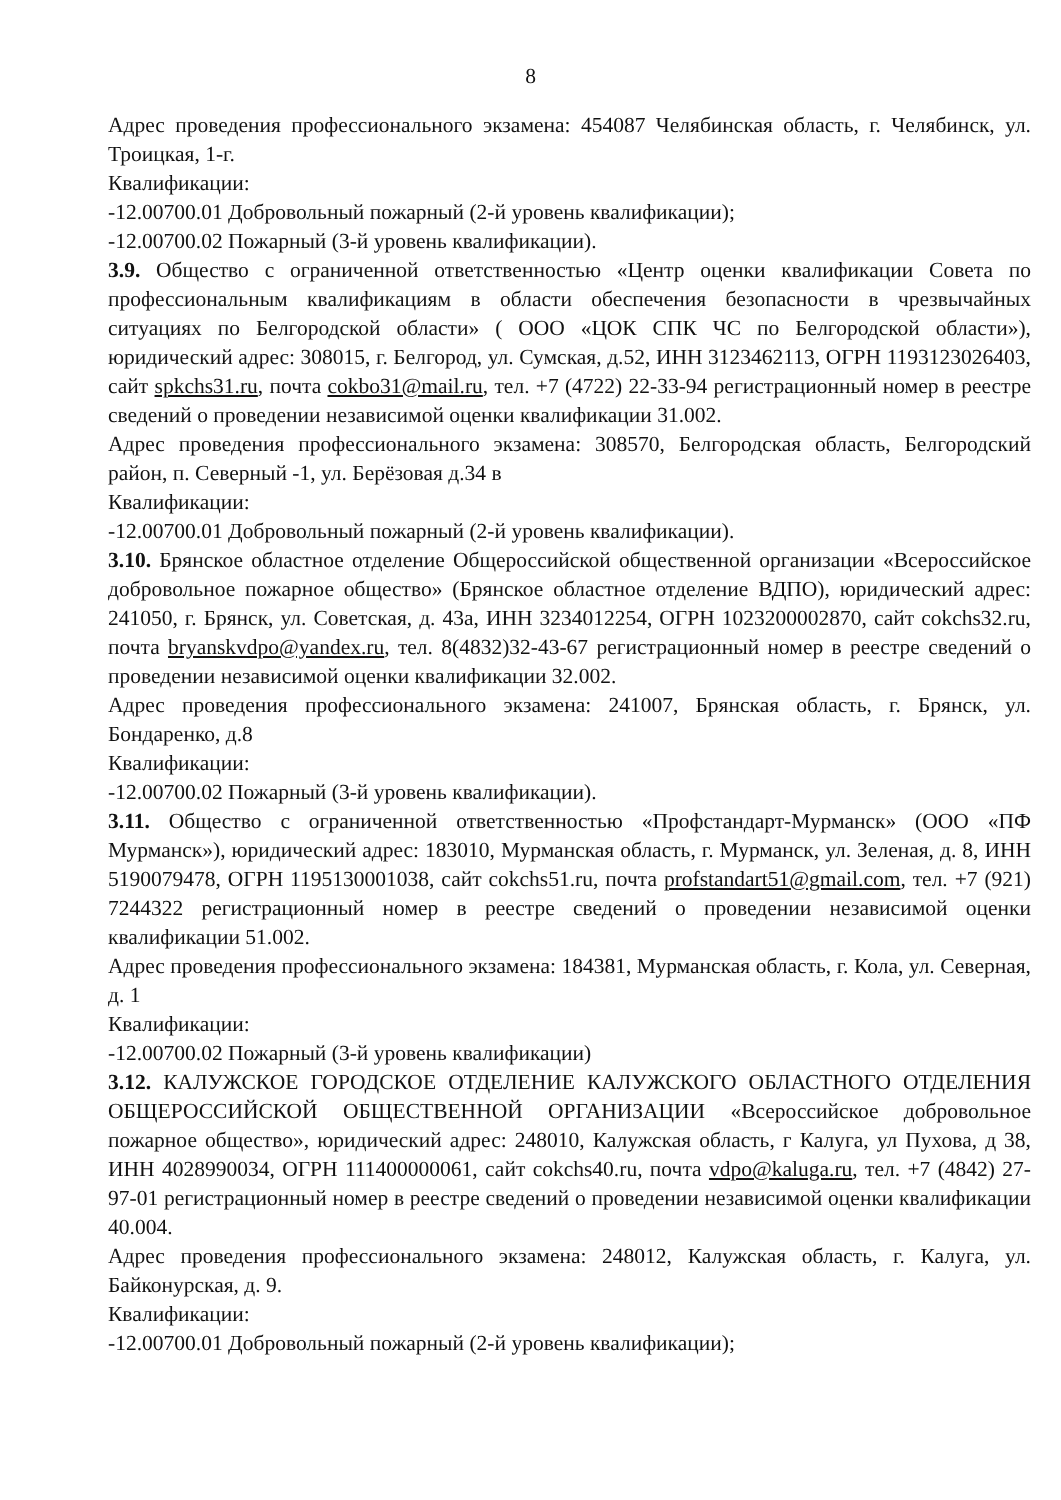8
Адрес проведения профессионального экзамена: 454087 Челябинская область, г. Челябинск, ул. Троицкая, 1-г.
Квалификации:
-12.00700.01 Добровольный пожарный (2-й уровень квалификации);
-12.00700.02 Пожарный (3-й уровень квалификации).
3.9. Общество с ограниченной ответственностью «Центр оценки квалификации Совета по профессиональным квалификациям в области обеспечения безопасности в чрезвычайных ситуациях по Белгородской области» ( ООО «ЦОК СПК ЧС по Белгородской области»), юридический адрес: 308015, г. Белгород, ул. Сумская, д.52, ИНН 3123462113, ОГРН 1193123026403, сайт spkchs31.ru, почта cokbo31@mail.ru, тел. +7 (4722) 22-33-94 регистрационный номер в реестре сведений о проведении независимой оценки квалификации 31.002.
Адрес проведения профессионального экзамена: 308570, Белгородская область, Белгородский район, п. Северный -1, ул. Берёзовая д.34 в
Квалификации:
-12.00700.01 Добровольный пожарный (2-й уровень квалификации).
3.10. Брянское областное отделение Общероссийской общественной организации «Всероссийское добровольное пожарное общество» (Брянское областное отделение ВДПО), юридический адрес: 241050, г. Брянск, ул. Советская, д. 43а, ИНН 3234012254, ОГРН 1023200002870, сайт cokchs32.ru, почта bryanskvdpo@yandex.ru, тел. 8(4832)32-43-67 регистрационный номер в реестре сведений о проведении независимой оценки квалификации 32.002.
Адрес проведения профессионального экзамена: 241007, Брянская область, г. Брянск, ул. Бондаренко, д.8
Квалификации:
-12.00700.02 Пожарный (3-й уровень квалификации).
3.11. Общество с ограниченной ответственностью «Профстандарт-Мурманск» (ООО «ПФ Мурманск»), юридический адрес: 183010, Мурманская область, г. Мурманск, ул. Зеленая, д. 8, ИНН 5190079478, ОГРН 1195130001038, сайт cokchs51.ru, почта profstandart51@gmail.com, тел. +7 (921) 7244322 регистрационный номер в реестре сведений о проведении независимой оценки квалификации 51.002.
Адрес проведения профессионального экзамена: 184381, Мурманская область, г. Кола, ул. Северная, д. 1
Квалификации:
-12.00700.02 Пожарный (3-й уровень квалификации)
3.12. КАЛУЖСКОЕ ГОРОДСКОЕ ОТДЕЛЕНИЕ КАЛУЖСКОГО ОБЛАСТНОГО ОТДЕЛЕНИЯ ОБЩЕРОССИЙСКОЙ ОБЩЕСТВЕННОЙ ОРГАНИЗАЦИИ «Всероссийское добровольное пожарное общество», юридический адрес: 248010, Калужская область, г Калуга, ул Пухова, д 38, ИНН 4028990034, ОГРН 111400000061, сайт cokchs40.ru, почта vdpo@kaluga.ru, тел. +7 (4842) 27-97-01 регистрационный номер в реестре сведений о проведении независимой оценки квалификации 40.004.
Адрес проведения профессионального экзамена: 248012, Калужская область, г. Калуга, ул. Байконурская, д. 9.
Квалификации:
-12.00700.01 Добровольный пожарный (2-й уровень квалификации);